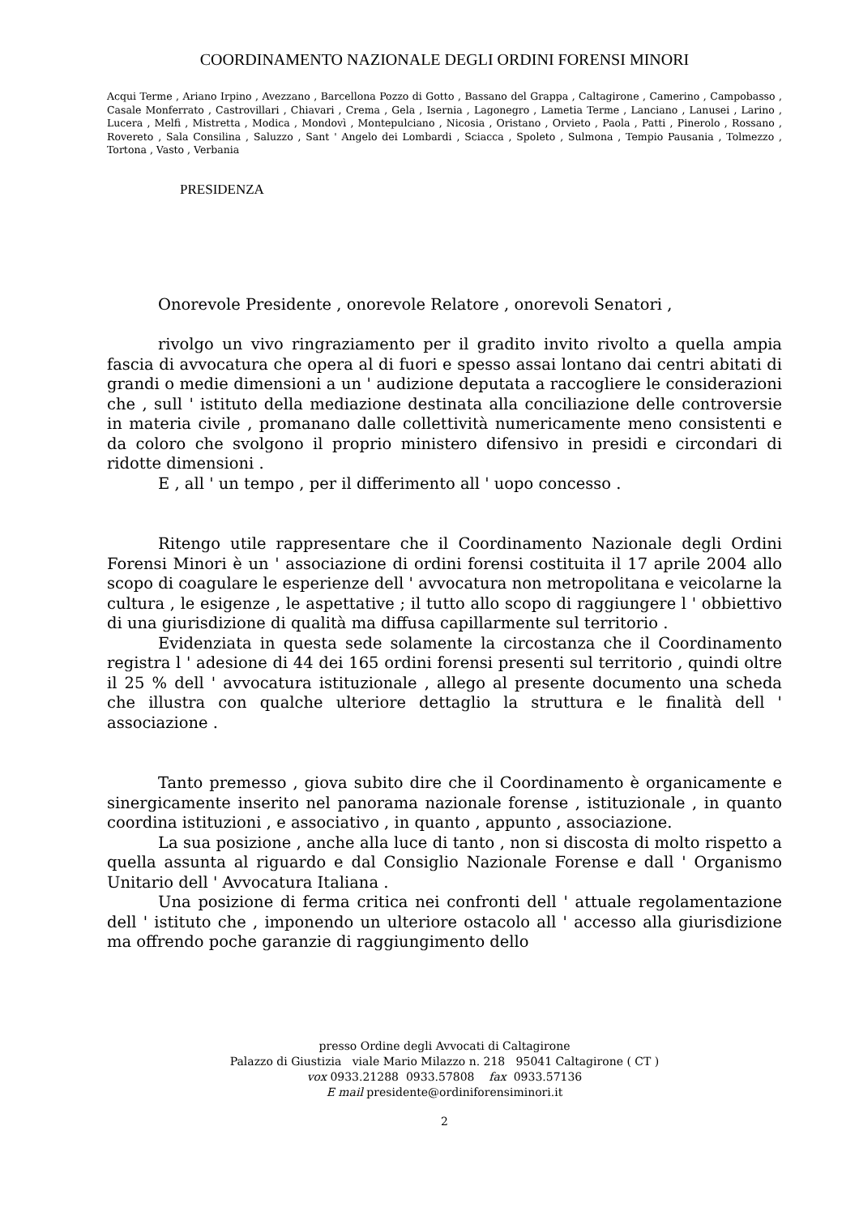COORDINAMENTO NAZIONALE DEGLI ORDINI FORENSI MINORI
Acqui Terme , Ariano Irpino , Avezzano , Barcellona Pozzo di Gotto , Bassano del Grappa , Caltagirone , Camerino , Campobasso , Casale Monferrato , Castrovillari , Chiavari , Crema , Gela , Isernia , Lagonegro , Lametia Terme , Lanciano , Lanusei , Larino , Lucera , Melfi , Mistretta , Modica , Mondovì , Montepulciano , Nicosia , Oristano , Orvieto , Paola , Patti , Pinerolo , Rossano , Rovereto , Sala Consilina , Saluzzo , Sant ' Angelo dei Lombardi , Sciacca , Spoleto , Sulmona , Tempio Pausania , Tolmezzo , Tortona , Vasto , Verbania
PRESIDENZA
Onorevole Presidente , onorevole Relatore , onorevoli Senatori ,
rivolgo un vivo ringraziamento per il gradito invito rivolto a quella ampia fascia di avvocatura che opera al di fuori e spesso assai lontano dai centri abitati di grandi o medie dimensioni a un ' audizione deputata a raccogliere le considerazioni che , sull ' istituto della mediazione destinata alla conciliazione delle controversie in materia civile , promanano dalle collettività numericamente meno consistenti e da coloro che svolgono il proprio ministero difensivo in presidi e circondari di ridotte dimensioni .
E , all ' un tempo , per il differimento all ' uopo concesso .
Ritengo utile rappresentare che il Coordinamento Nazionale degli Ordini Forensi Minori è un ' associazione di ordini forensi costituita il 17 aprile 2004 allo scopo di coagulare le esperienze dell ' avvocatura non metropolitana e veicolarne la cultura , le esigenze , le aspettative ; il tutto allo scopo di raggiungere l ' obbiettivo di una giurisdizione di qualità ma diffusa capillarmente sul territorio .
Evidenziata in questa sede solamente la circostanza che il Coordinamento registra l ' adesione di 44 dei 165 ordini forensi presenti sul territorio , quindi oltre il 25 % dell ' avvocatura istituzionale , allego al presente documento una scheda che illustra con qualche ulteriore dettaglio la struttura e le finalità dell ' associazione .
Tanto premesso , giova subito dire che il Coordinamento è organicamente e sinergicamente inserito nel panorama nazionale forense , istituzionale , in quanto coordina istituzioni , e associativo , in quanto , appunto , associazione.
La sua posizione , anche alla luce di tanto , non si discosta di molto rispetto a quella assunta al riguardo e dal Consiglio Nazionale Forense e dall ' Organismo Unitario dell ' Avvocatura Italiana .
Una posizione di ferma critica nei confronti dell ' attuale regolamentazione dell ' istituto che , imponendo un ulteriore ostacolo all ' accesso alla giurisdizione ma offrendo poche garanzie di raggiungimento dello
presso Ordine degli Avvocati di Caltagirone
Palazzo di Giustizia viale Mario Milazzo n. 218 95041 Caltagirone ( CT )
vox 0933.21288 0933.57808 fax 0933.57136
E mail presidente@ordiniforensiminori.it
2